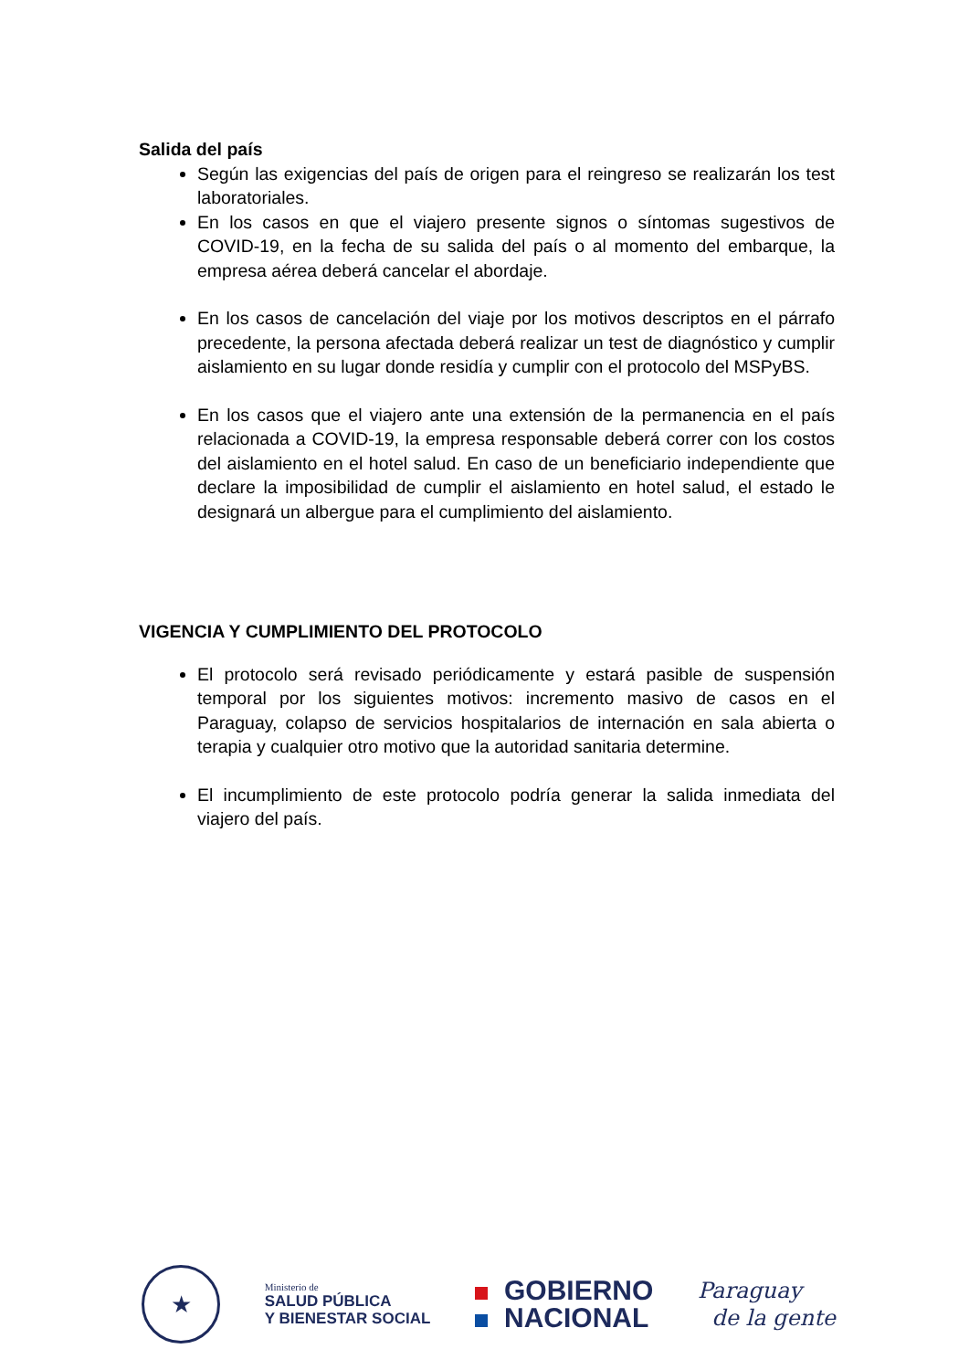Salida del país
Según las exigencias del país de origen para el reingreso se realizarán los test laboratoriales.
En los casos en que el viajero presente signos o síntomas sugestivos de COVID-19, en la fecha de su salida del país o al momento del embarque, la empresa aérea deberá cancelar el abordaje.
En los casos de cancelación del viaje por los motivos descriptos en el párrafo precedente, la persona afectada deberá realizar un test de diagnóstico y cumplir aislamiento en su lugar donde residía y cumplir con el protocolo del MSPyBS.
En los casos que el viajero ante una extensión de la permanencia en el país relacionada a COVID-19, la empresa responsable deberá correr con los costos del aislamiento en el hotel salud. En caso de un beneficiario independiente que declare la imposibilidad de cumplir el aislamiento en hotel salud, el estado le designará un albergue para el cumplimiento del aislamiento.
VIGENCIA Y CUMPLIMIENTO DEL PROTOCOLO
El protocolo será revisado periódicamente y estará pasible de suspensión temporal por los siguientes motivos: incremento masivo de casos en el Paraguay, colapso de servicios hospitalarios de internación en sala abierta o terapia y cualquier otro motivo que la autoridad sanitaria determine.
El incumplimiento de este protocolo podría generar la salida inmediata del viajero del país.
★
Ministerio de
SALUD PÚBLICA
Y BIENESTAR SOCIAL
GOBIERNO
NACIONAL
Paraguay
de la gente